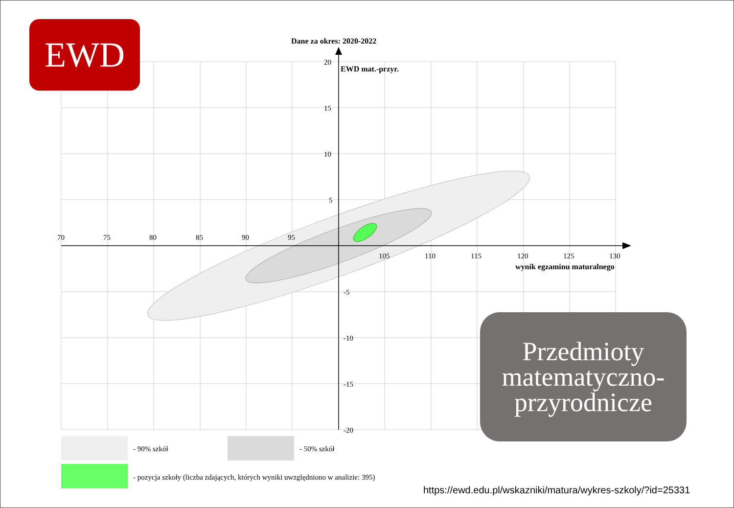Dane za okres: 2020-2022
EWD mat.-przyr.
wynik egzaminu maturalnego
70
75
80
85
90
95
105
110
115
120
125
130
20
15
10
5
-5
-10
-15
-20
- 90% szkół
- 50% szkół
- pozycja szkoły (liczba zdających, których wyniki uwzględniono w analizie: 395)
EWD
Przedmioty
matematyczno-
przyrodnicze
https://ewd.edu.pl/wskazniki/matura/wykres-szkoly/?id=25331